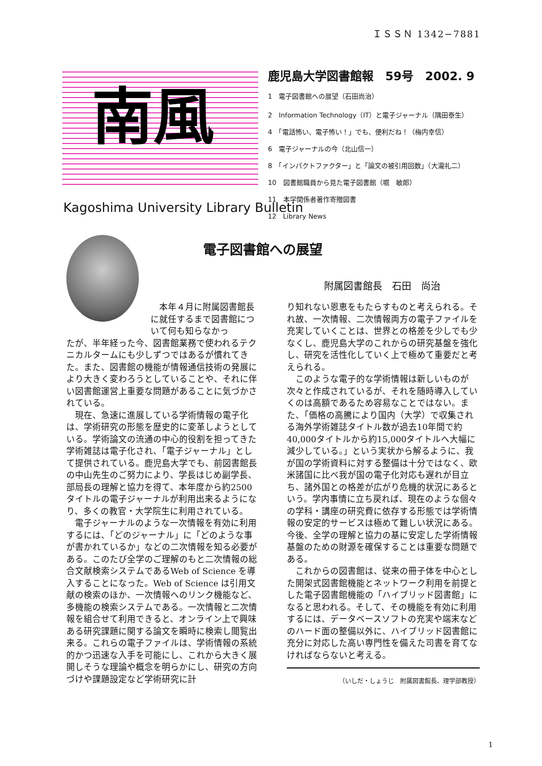ＩＳＳＮ 1342−7881
南風
Kagoshima University Library Bulletin
鹿児島大学図書館報　59号　2002. 9
1　電子図書館への展望（石田尚治）
2　Information Technology（IT）と電子ジャーナル（隅田泰生）
4　「電話怖い、電子怖い！」でも、便利だね！（梅内幸信）
6　電子ジャーナルの今（北山信一）
8　「インパクトファクター」と「論文の被引用回数」（大瀧礼二）
10　図書館職員から見た電子図書館（堀　敏郎）
11　本学関係者著作寄贈図書
12　Library News
電子図書館への展望
附属図書館長　石田　尚治
本年４月に附属図書館長に就任するまで図書館について何も知らなかっ
たが、半年経った今、図書館業務で使われるテクニカルタームにも少しずつではあるが慣れてきた。また、図書館の機能が情報通信技術の発展により大きく変わろうとしていることや、それに伴い図書館運営上重要な問題があることに気づかされている。
現在、急速に進展している学術情報の電子化は、学術研究の形態を歴史的に変革しようとしている。学術論文の流通の中心的役割を担ってきた学術雑誌は電子化され、「電子ジャーナル」として提供されている。鹿児島大学でも、前図書館長の中山先生のご努力により、学長はじめ副学長、部局長の理解と協力を得て、本年度から約2500タイトルの電子ジャーナルが利用出来るようになり、多くの教官・大学院生に利用されている。
電子ジャーナルのような一次情報を有効に利用するには、「どのジャーナル」に「どのような事が書かれているか」などの二次情報を知る必要がある。このたび全学のご理解のもと二次情報の総合文献検索システムであるWeb of Science を導入することになった。Web of Science は引用文献の検索のほか、一次情報へのリンク機能など、多機能の検索システムである。一次情報と二次情報を組合せて利用できると、オンライン上で興味ある研究課題に関する論文を瞬時に検索し閲覧出来る。これらの電子ファイルは、学術情報の系統的かつ迅速な入手を可能にし、これから大きく展開しそうな理論や概念を明らかにし、研究の方向づけや課題設定など学術研究に計
り知れない恩恵をもたらすものと考えられる。それ故、一次情報、二次情報両方の電子ファイルを充実していくことは、世界との格差を少しでも少なくし、鹿児島大学のこれからの研究基盤を強化し、研究を活性化していく上で極めて重要だと考えられる。
このような電子的な学術情報は新しいものが次々と作成されているが、それを随時導入していくのは高額であるため容易なことではない。また、「価格の高騰により国内（大学）で収集される海外学術雑誌タイトル数が過去10年間で約40,000タイトルから約15,000タイトルへ大幅に減少している。」という実状から解るように、我が国の学術資料に対する整備は十分ではなく、欧米諸国に比べ我が国の電子化対応も遅れが目立ち、諸外国との格差が広がり危機的状況にあるという。学内事情に立ち戻れば、現在のような個々の学科・講座の研究費に依存する形態では学術情報の安定的サービスは極めて難しい状況にある。今後、全学の理解と協力の基に安定した学術情報基盤のための財源を確保することは重要な問題である。
これからの図書館は、従来の冊子体を中心とした開架式図書館機能とネットワーク利用を前提とした電子図書館機能の「ハイブリッド図書館」になると思われる。そして、その機能を有効に利用するには、データベースソフトの充実や端末などのハード面の整備以外に、ハイブリッド図書館に充分に対応した高い専門性を備えた司書を育てなければならないと考える。
（いしだ・しょうじ　附属図書館長、理学部教授）
1